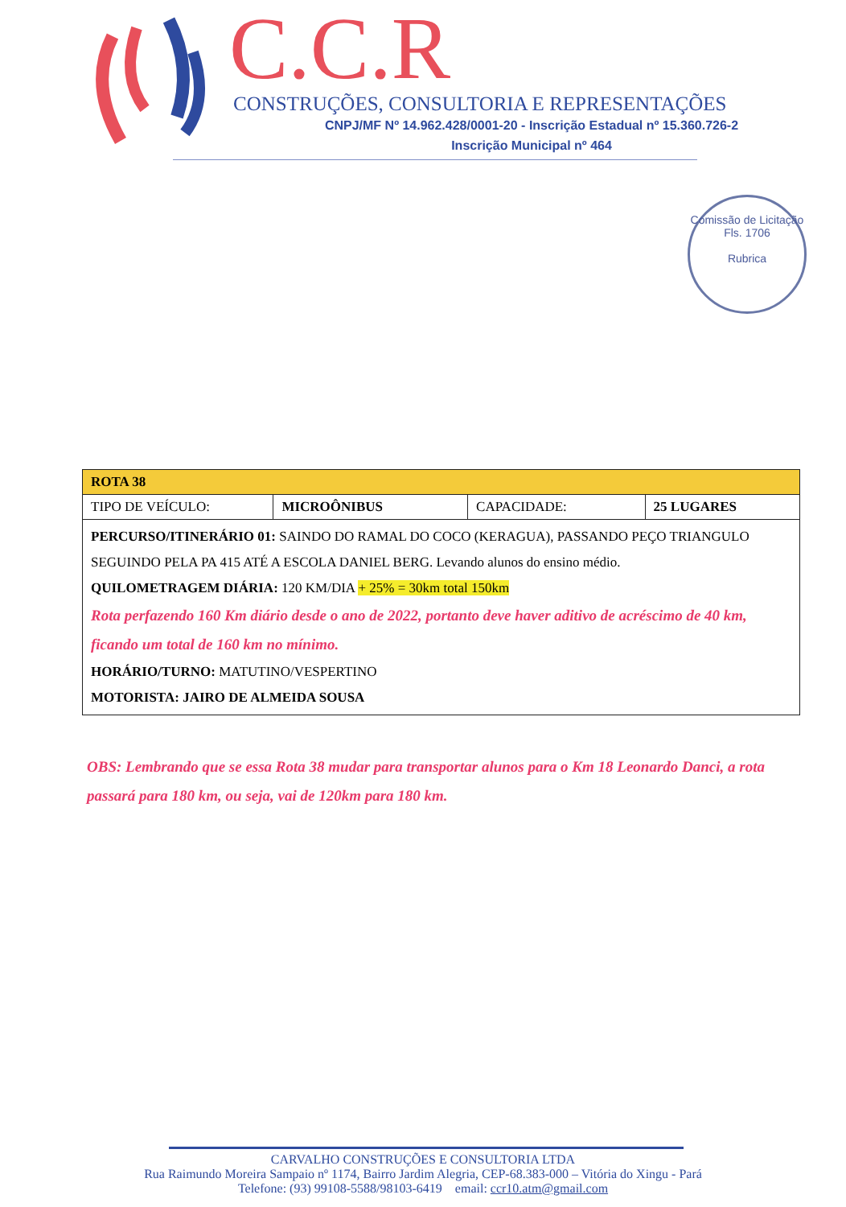C.C.R
CONSTRUÇÕES, CONSULTORIA E REPRESENTAÇÕES
CNPJ/MF Nº 14.962.428/0001-20 - Inscrição Estadual nº 15.360.726-2
Inscrição Municipal nº 464
Comissão de Licitação
Fls. 1706
Rubrica
| ROTA 38 | | | |
| TIPO DE VEÍCULO: | MICROÔNIBUS | CAPACIDADE: | 25 LUGARES |
| PERCURSO/ITINERÁRIO 01: SAINDO DO RAMAL DO COCO (KERAGUA), PASSANDO PEÇO TRIANGULO SEGUINDO PELA PA 415 ATÉ A ESCOLA DANIEL BERG. Levando alunos do ensino médio. QUILOMETRAGEM DIÁRIA: 120 KM/DIA + 25% = 30km total 150km Rota perfazendo 160 Km diário desde o ano de 2022, portanto deve haver aditivo de acréscimo de 40 km, ficando um total de 160 km no mínimo. HORÁRIO/TURNO: MATUTINO/VESPERTINO MOTORISTA: JAIRO DE ALMEIDA SOUSA | | | |
OBS: Lembrando que se essa Rota 38 mudar para transportar alunos para o Km 18 Leonardo Danci, a rota passará para 180 km, ou seja, vai de 120km para 180 km.
CARVALHO CONSTRUÇÕES E CONSULTORIA LTDA
Rua Raimundo Moreira Sampaio nº 1174, Bairro Jardim Alegria, CEP-68.383-000 – Vitória do Xingu - Pará
Telefone: (93) 99108-5588/98103-6419 email: ccr10.atm@gmail.com